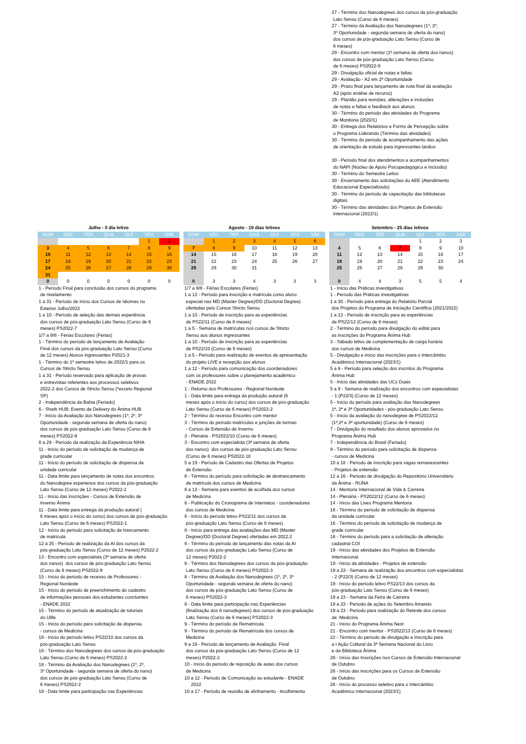27 - Término dos Nanodegrees dos cursos da pós-graduação
Lato Sensu (Curso de 6 meses)
27 - Término da Avaliação dos Nanodegrees (1º, 2º,
3º Oportunidade - segunda semana de oferta do nano)
dos cursos de pós-graduação Lato Sensu (Curso de
6 meses)
29 - Encontro com mentor (1ª semana de oferta dos nanos)
dos cursos de pós-graduação Lato Sensu (Curso
de 6 meses) PS2022-9
29 - Divulgação oficial de notas e faltas.
29 - Avaliação - A2 em 2ª Oportunidade
29 - Prazo final para lançamento de nota final da avaliação
A2 (após análise de recurso)
29 - Plantão para revisões, alterações e inclusões
de notas e faltas e feedback aos alunos.
30 - Término do período das atividades do Programa
de Monitoria (2022/1)
30 - Entrega dos Relatórios e Forms de Percepção sobre
o Programa Liderando (Término das atividades)
30 - Término do período de acompanhamento das ações
de orientação de estudo para ingressantes tardios
30 - Período final dos atendimentos e acompanhamentos
do NAPI (Núcleo de Apoio Psicopedagógico e Inclusão)
30 - Término do Semestre Letivo
30 - Encerramento das solicitações do AEE (Atendimento
Educacional Especializado)
30 - Término do período de capacitação das bibliotecas
digitais
30 - Término das atividades dos Projetos de Extensão
Internacional (2022/1)
Julho - 0 dia letivo
| DOM | SEG | TER | QUA | QUI | SEX | SÁB |
| --- | --- | --- | --- | --- | --- | --- |
| | | | | | 1 | 2 |
| 3 | 4 | 5 | 6 | 7 | 8 | 9 |
| 10 | 11 | 12 | 13 | 14 | 15 | 16 |
| 17 | 18 | 19 | 20 | 21 | 22 | 23 |
| 24 | 25 | 26 | 27 | 28 | 29 | 30 |
| 31 | | | | | | |
| 0 | 0 | 0 | 0 | 0 | 0 | 0 |
1 - Período Final para conclusão dos cursos do programa
de nivelamento
1 a 31 - Período de início dos Cursos de Idiomas no
Exterior Julho/2022
1 a 10 - Período de seleção das demais experiência
dos cursos de pós-graduação Lato Sensu (Curso de 6
meses) PS2022-7
1/7 a 9/8 - Férias Escolares (Férias)
1 - Término do período de lançamento de Avaliação
Final dos cursos da pós-graduação Lato Sensu (Curso
de 12 meses) Alunos ingressantes P2021-3
1 - Término do 1º semestre letivo de 2022/1 para os
Cursos de Stricto Sensu
1 a 31 - Período reservado para aplicação de provas
e entrevistas referentes aos processos seletivos
2022-2 dos Cursos de Stricto Sensu (*exceto Regional
SP)
2 - Independência da Bahia (Feriado)
6 - Shark HUB: Evento de Delivery do Ânima HUB
7 - Início da Avaliação dos Nanodegrees (1º, 2º, 3º
Oportunidade - segunda semana de oferta do nano)
dos cursos de pós-graduação Lato Sensu (Curso de 6
meses) PS2022-9
8 a 29 - Período da realização da Experiência NIHA
11 - Início do período de solicitação de mudança de
grade curricular
11 - Início do período de solicitação de dispensa da
unidade curricular
11 - Data limite para lançamento de notas dos encontros
do Nanodegree experience dos cursos da pós-graduação
Lato Sensu (Curso de 12 meses) P2022-2
11 - Início das inscrições - Cursos de Extensão de
Inverno Ânima
11 - Data limite para entrega da produção autoral (
6 meses após o início do curso) dos cursos de pós-graduação
Lato Sensu (Curso de 6 meses) PS2022-1
12 - Início do período para solicitação de trancamento
de matrícula
12 a 25 - Período de realização da AI dos cursos da
pós-graduação Lato Sensu (Curso de 12 meses) P2022-2
13 - Encontro com especialista (3ª semana de oferta
dos nanos) dos cursos de pós-graduação Lato Sensu
(Curso de 6 meses) PS2022-9
15 - Início do período de recesso de Professores -
Regional Nordeste
15 - Início do período de preenchimento do cadastro
de informações pessoais dos estudantes concluintes
- ENADE 2022
15 - Término do período de atualização de tutoriais
do Ulife
15 - Início do período para solicitação de dispensa
- cursos de Medicina
18 - Início do período letivo PS22/10 dos cursos da
pós-graduação Lato Sensu
18 - Término dos Nanodegrees dos cursos da pós-graduação
Lato Sensu (Curso de 6 meses) PS2022-2
18 - Término da Avaliação dos Nanodegrees (1º, 2º,
3º Oportunidade - segunda semana de oferta do nano)
dos cursos de pós-graduação Lato Sensu (Curso de
6 meses) PS2022-2
18 - Data limite para participação nas Experiências
Agosto - 19 dias letivos
| DOM | SEG | TER | QUA | QUI | SEX | SÁB |
| --- | --- | --- | --- | --- | --- | --- |
| | 1 | 2 | 3 | 4 | 5 | 6 |
| 7 | 8 | 9 | 10 | 11 | 12 | 13 |
| 14 | 15 | 16 | 17 | 18 | 19 | 20 |
| 21 | 22 | 23 | 24 | 25 | 26 | 27 |
| 28 | 29 | 30 | 31 | | | |
| 0 | 3 | 3 | 4 | 3 | 3 | 3 |
1/7 a 9/8 - Férias Escolares (Férias)
1 a 12 - Período para inscrição e matrícula como aluno
especial nas MD (Master Degree)/DD (Doctoral Degree)
ofertadas pelo Cursos Stricto Sensu
1 a 10 - Período de inscrição para as experiências
de PS22/11 (Curso de 6 meses)
1 a 5 - Semana de matrículas nos cursos de Stricto
Sensu aos alunos ingressantes
1 a 10 - Período de inscrição para as experiências
de PS22/10 (Curso de 6 meses)
1 a 5 - Período para realização de eventos de apresentação
do projeto LIVE e recepção aos alunos
1 a 12 - Período para comunicação dos coordenadores
com os professores sobre o planejamento acadêmico
- ENADE 2022
1 - Retorno dos Professores - Regional Nordeste
1 - Data limite para entrega da produção autoral (6
meses após o início do curso) dos cursos de pós-graduação
Lato Sensu (Curso de 6 meses) PS2022-2
2 - Término do recesso Encontro com mentor
3 - Término do período matrículas e junções de turmas
- Cursos de Extensão de Inverno
3 - Plenária - PS2022/10 (Curso de 6 meses)
3 - Encontro com especialista (3ª semana de oferta
dos nanos) dos cursos de pós-graduação Lato Sensu
(Curso de 6 meses) PS2022-10
5 a 19 - Período de Cadastro das Ofertas de Projetos
de Extensão
8 - Término do período para solicitação de destrancamento
de matrícula dos cursos de Medicina
8 a 12 - Semana para eventos de acolhida dos cursos
de Medicina
8 - Publicação do Cronograma de Internatos - coordenadores
dos cursos de Medicina
8 - Início do período letivo PS22/11 dos cursos da
pós-graduação Lato Sensu (Curso de 6 meses)
8 - Início para entrega das avaliações das MD (Master
Degree)/DD (Doctoral Degree) ofertadas em 2022.2
8 - Término do período de lançamento das notas da AI
dos cursos da pós-graduação Lato Sensu (Curso de
12 meses) P2022-2
8 - Término dos Nanodegrees dos cursos da pós-graduação
Lato Sensu (Curso de 6 meses) PS2022-3
8 - Término da Avaliação dos Nanodegrees (1º, 2º, 3º
Oportunidade - segunda semana de oferta do nano)
dos cursos de pós-graduação Lato Sensu (Curso de
6 meses) PS2022-3
8 - Data limite para participação nas Experiências
(finalização dos 8 nanodegrees) dos cursos de pós-graduação
Lato Sensu (Curso de 6 meses) PS2022-3
9 - Término do período de Rematrícula
9 - Término do período de Rematrícula dos cursos de
Medicina
9 a 16 - Período de lançamento de Avaliação Final
dos cursos da pós-graduação Lato Sensu (Curso de 12
meses) P2022-2
10 - Início do período de reposição de aulas dos cursos
de Medicina
10 a 12 - Período de Comunicação ao estudante - ENADE
2022
10 a 17 - Período de reunião de alinhamento - Acolhimento
Setembro - 25 dias letivos
| DOM | SEG | TER | QUA | QUI | SEX | SÁB |
| --- | --- | --- | --- | --- | --- | --- |
| | | | | 1 | 2 | 3 |
| 4 | 5 | 6 | 7 | 8 | 9 | 10 |
| 11 | 12 | 13 | 14 | 15 | 16 | 17 |
| 18 | 19 | 20 | 21 | 22 | 23 | 24 |
| 25 | 26 | 27 | 28 | 29 | 30 | |
| 0 | 4 | 4 | 3 | 5 | 5 | 4 |
1 - Início das Práticas investigativas
1 - Período das Práticas investigativas
1 a 30 - Período para entrega do Relatório Parcial
dos Projetos do Programa de Iniciação Científica (2021/2022)
1 a 12 - Período de inscrição para as experiências
de PS22/12 (Curso de 6 meses)
2 - Término do período para divulgação do edital para
as inscrições do Programa Ânima Hub
3 - Sábado letivo de complementação de carga horária
dos cursos de Medicina
5 - Divulgação e início das inscrições para o Intercâmbio
Acadêmico Internacional (2023/1)
5 a 6 - Período para seleção dos inscritos do Programa
Ânima Hub
5 - Início das atividades das UCs Duais
5 a 9 - Semana de realização dos encontros com especialistas
- 1 (P22/3) (Curso de 12 meses)
5 - Início do período para avaliação das Nanodegrees
1ª, 2ª e 3ª Oportunidades - pós-graduação Lato Sensu
5 - Início da avaliação do nanodegree de PS2022/12
(1ª,2ª e 3ª oportunidade) (Curso de 6 meses)
7 - Divulgação do resultado dos alunos aprovados no
Programa Ânima Hub
7 - Independência do Brasil (Feriado)
9 - Término do período para solicitação de dispensa
- cursos de Medicina
10 a 18 - Período de inscrição para vagas remanescentes
- Projetos de extensão
12 a 16 - Período de divulgação do Repositório Universitário
da Ânima - RUNA
14 - Mentoria Internacional de Vida & Carreira
14 - Plenária - PS2022/12 (Curso de 6 meses)
14 - Início das Lives Programa Mentoria
16 - Término do período de solicitação de dispensa
da unidade curricular
16 - Término do período de solicitação de mudança de
grade curricular
16 - Término do período para a solicitação de alteração
cadastral COI
19 - Início das atividades dos Projetos de Extensão
Internacional
19 - Início da atividades - Projetos de extensão
19 a 23 - Semana de realização dos encontros com especialistas
- 2 (P22/3) (Curso de 12 meses)
19 - Início do período letivo PS22/13 dos cursos da
pós-graduação Lato Sensu (Curso de 6 meses)
19 a 23 - Semana da Feira de Carreira
19 a 23 - Período de ações do Setembro Amarelo
19 a 23 - Período para realização do Reteste dos cursos
de Medicina
21 - Início do Programa Ânima Nest
21 - Encontro com mentor - PS2022/13 (Curso de 6 meses)
22 - Término do período de divulgação e inscrição para
a I Ação Cultural da 3ª Semana Nacional do Livro
e da Biblioteca Ânima
26 - Início das Inscrições nos Cursos de Extensão Internacional
de Outubro
26 - Início das inscrições para os Cursos de Extensão
de Outubro
26 - Início do processo seletivo para o Intercâmbio
Acadêmico Internacional (2023/1)